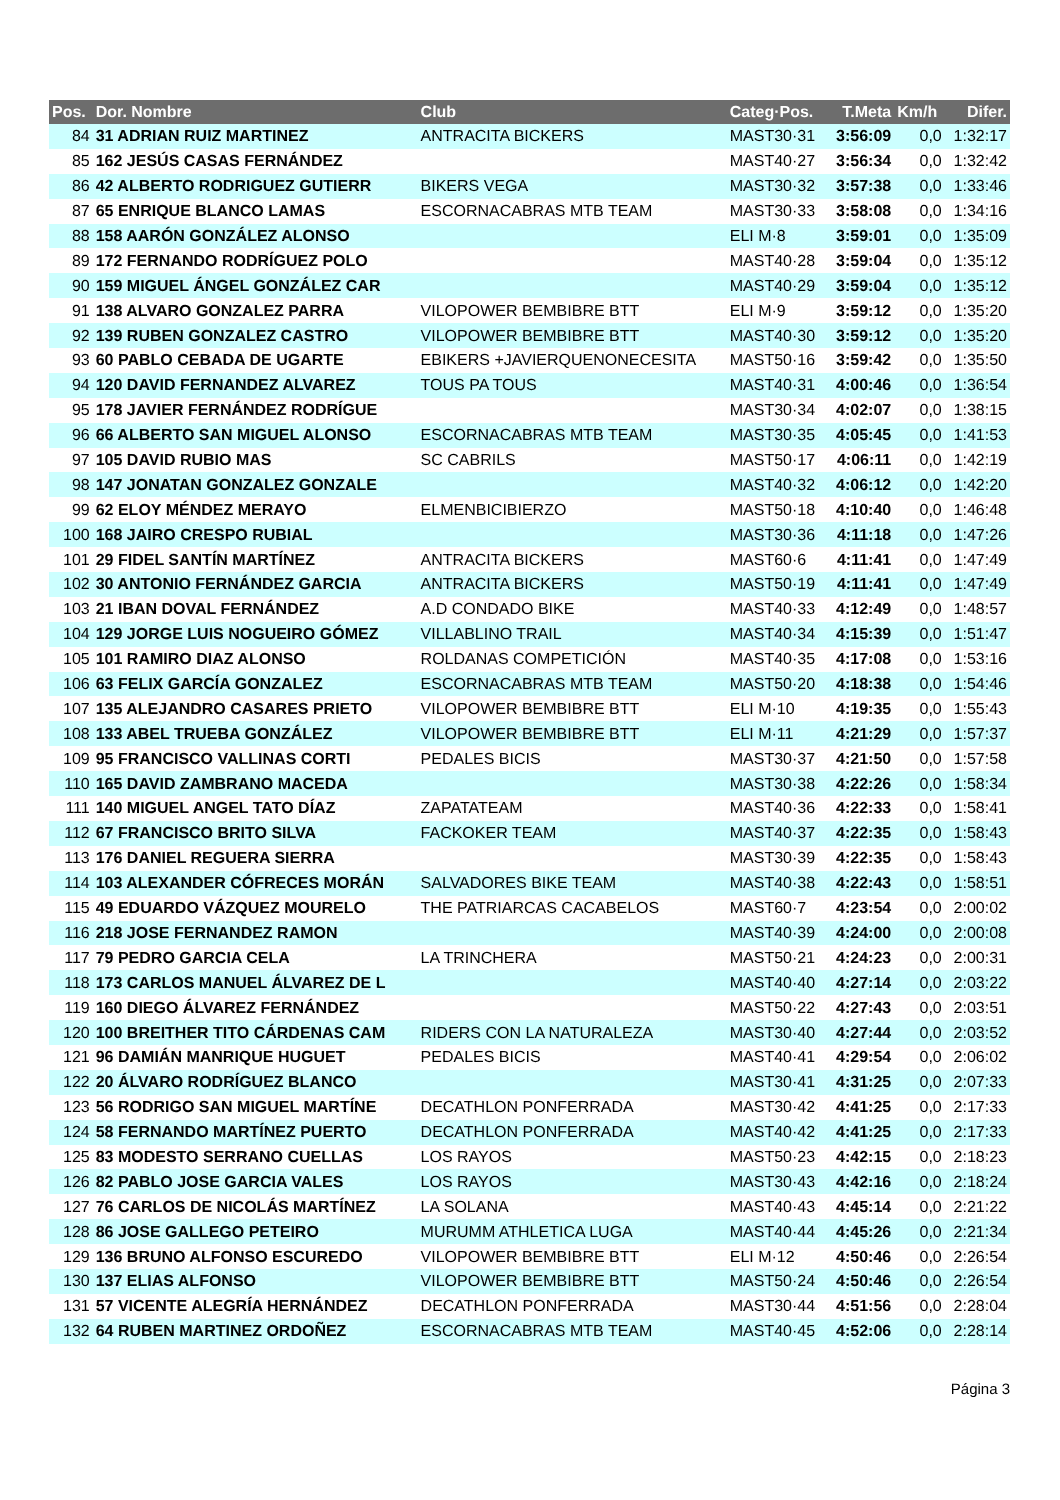| Pos. | Dor. Nombre | Club | Categ·Pos. | T.Meta | Km/h | Difer. |
| --- | --- | --- | --- | --- | --- | --- |
| 84 | 31 ADRIAN RUIZ MARTINEZ | ANTRACITA BICKERS | MAST30·31 | 3:56:09 | 0,0 | 1:32:17 |
| 85 | 162 JESÚS CASAS FERNÁNDEZ | | MAST40·27 | 3:56:34 | 0,0 | 1:32:42 |
| 86 | 42 ALBERTO RODRIGUEZ GUTIERR | BIKERS VEGA | MAST30·32 | 3:57:38 | 0,0 | 1:33:46 |
| 87 | 65 ENRIQUE BLANCO LAMAS | ESCORNACABRAS MTB TEAM | MAST30·33 | 3:58:08 | 0,0 | 1:34:16 |
| 88 | 158 AARÓN GONZÁLEZ ALONSO | | ELI M·8 | 3:59:01 | 0,0 | 1:35:09 |
| 89 | 172 FERNANDO RODRÍGUEZ POLO | | MAST40·28 | 3:59:04 | 0,0 | 1:35:12 |
| 90 | 159 MIGUEL ÁNGEL GONZÁLEZ CAR | | MAST40·29 | 3:59:04 | 0,0 | 1:35:12 |
| 91 | 138 ALVARO GONZALEZ PARRA | VILOPOWER BEMBIBRE BTT | ELI M·9 | 3:59:12 | 0,0 | 1:35:20 |
| 92 | 139 RUBEN GONZALEZ CASTRO | VILOPOWER BEMBIBRE BTT | MAST40·30 | 3:59:12 | 0,0 | 1:35:20 |
| 93 | 60 PABLO CEBADA DE UGARTE | EBIKERS +JAVIERQUENONECESITA | MAST50·16 | 3:59:42 | 0,0 | 1:35:50 |
| 94 | 120 DAVID FERNANDEZ ALVAREZ | TOUS PA TOUS | MAST40·31 | 4:00:46 | 0,0 | 1:36:54 |
| 95 | 178 JAVIER FERNÁNDEZ RODRÍGUE | | MAST30·34 | 4:02:07 | 0,0 | 1:38:15 |
| 96 | 66 ALBERTO SAN MIGUEL ALONSO | ESCORNACABRAS MTB TEAM | MAST30·35 | 4:05:45 | 0,0 | 1:41:53 |
| 97 | 105 DAVID RUBIO MAS | SC CABRILS | MAST50·17 | 4:06:11 | 0,0 | 1:42:19 |
| 98 | 147 JONATAN GONZALEZ GONZALE | | MAST40·32 | 4:06:12 | 0,0 | 1:42:20 |
| 99 | 62 ELOY MÉNDEZ MERAYO | ELMENBICIBIERZO | MAST50·18 | 4:10:40 | 0,0 | 1:46:48 |
| 100 | 168 JAIRO CRESPO RUBIAL | | MAST30·36 | 4:11:18 | 0,0 | 1:47:26 |
| 101 | 29 FIDEL SANTÍN MARTÍNEZ | ANTRACITA BICKERS | MAST60·6 | 4:11:41 | 0,0 | 1:47:49 |
| 102 | 30 ANTONIO FERNÁNDEZ GARCIA | ANTRACITA BICKERS | MAST50·19 | 4:11:41 | 0,0 | 1:47:49 |
| 103 | 21 IBAN DOVAL FERNÁNDEZ | A.D CONDADO BIKE | MAST40·33 | 4:12:49 | 0,0 | 1:48:57 |
| 104 | 129 JORGE LUIS NOGUEIRO GÓMEZ | VILLABLINO TRAIL | MAST40·34 | 4:15:39 | 0,0 | 1:51:47 |
| 105 | 101 RAMIRO DIAZ ALONSO | ROLDANAS COMPETICIÓN | MAST40·35 | 4:17:08 | 0,0 | 1:53:16 |
| 106 | 63 FELIX GARCÍA GONZALEZ | ESCORNACABRAS MTB TEAM | MAST50·20 | 4:18:38 | 0,0 | 1:54:46 |
| 107 | 135 ALEJANDRO CASARES PRIETO | VILOPOWER BEMBIBRE BTT | ELI M·10 | 4:19:35 | 0,0 | 1:55:43 |
| 108 | 133 ABEL TRUEBA GONZÁLEZ | VILOPOWER BEMBIBRE BTT | ELI M·11 | 4:21:29 | 0,0 | 1:57:37 |
| 109 | 95 FRANCISCO VALLINAS CORTI | PEDALES BICIS | MAST30·37 | 4:21:50 | 0,0 | 1:57:58 |
| 110 | 165 DAVID ZAMBRANO MACEDA | | MAST30·38 | 4:22:26 | 0,0 | 1:58:34 |
| 111 | 140 MIGUEL ANGEL TATO DÍAZ | ZAPATATEAM | MAST40·36 | 4:22:33 | 0,0 | 1:58:41 |
| 112 | 67 FRANCISCO BRITO SILVA | FACKOKER TEAM | MAST40·37 | 4:22:35 | 0,0 | 1:58:43 |
| 113 | 176 DANIEL REGUERA SIERRA | | MAST30·39 | 4:22:35 | 0,0 | 1:58:43 |
| 114 | 103 ALEXANDER CÓFRECES MORÁN | SALVADORES BIKE TEAM | MAST40·38 | 4:22:43 | 0,0 | 1:58:51 |
| 115 | 49 EDUARDO VÁZQUEZ MOURELO | THE PATRIARCAS CACABELOS | MAST60·7 | 4:23:54 | 0,0 | 2:00:02 |
| 116 | 218 JOSE FERNANDEZ RAMON | | MAST40·39 | 4:24:00 | 0,0 | 2:00:08 |
| 117 | 79 PEDRO GARCIA CELA | LA TRINCHERA | MAST50·21 | 4:24:23 | 0,0 | 2:00:31 |
| 118 | 173 CARLOS MANUEL ÁLVAREZ DE L | | MAST40·40 | 4:27:14 | 0,0 | 2:03:22 |
| 119 | 160 DIEGO ÁLVAREZ FERNÁNDEZ | | MAST50·22 | 4:27:43 | 0,0 | 2:03:51 |
| 120 | 100 BREITHER TITO CÁRDENAS CAM | RIDERS CON LA NATURALEZA | MAST30·40 | 4:27:44 | 0,0 | 2:03:52 |
| 121 | 96 DAMIÁN MANRIQUE HUGUET | PEDALES BICIS | MAST40·41 | 4:29:54 | 0,0 | 2:06:02 |
| 122 | 20 ÁLVARO RODRÍGUEZ BLANCO | | MAST30·41 | 4:31:25 | 0,0 | 2:07:33 |
| 123 | 56 RODRIGO SAN MIGUEL MARTÍNE | DECATHLON PONFERRADA | MAST30·42 | 4:41:25 | 0,0 | 2:17:33 |
| 124 | 58 FERNANDO MARTÍNEZ PUERTO | DECATHLON PONFERRADA | MAST40·42 | 4:41:25 | 0,0 | 2:17:33 |
| 125 | 83 MODESTO SERRANO CUELLAS | LOS RAYOS | MAST50·23 | 4:42:15 | 0,0 | 2:18:23 |
| 126 | 82 PABLO JOSE GARCIA VALES | LOS RAYOS | MAST30·43 | 4:42:16 | 0,0 | 2:18:24 |
| 127 | 76 CARLOS DE NICOLÁS MARTÍNEZ | LA SOLANA | MAST40·43 | 4:45:14 | 0,0 | 2:21:22 |
| 128 | 86 JOSE GALLEGO PETEIRO | MURUMM ATHLETICA LUGA | MAST40·44 | 4:45:26 | 0,0 | 2:21:34 |
| 129 | 136 BRUNO ALFONSO ESCUREDO | VILOPOWER BEMBIBRE BTT | ELI M·12 | 4:50:46 | 0,0 | 2:26:54 |
| 130 | 137 ELIAS ALFONSO | VILOPOWER BEMBIBRE BTT | MAST50·24 | 4:50:46 | 0,0 | 2:26:54 |
| 131 | 57 VICENTE ALEGRÍA HERNÁNDEZ | DECATHLON PONFERRADA | MAST30·44 | 4:51:56 | 0,0 | 2:28:04 |
| 132 | 64 RUBEN MARTINEZ ORDOÑEZ | ESCORNACABRAS MTB TEAM | MAST40·45 | 4:52:06 | 0,0 | 2:28:14 |
Página 3